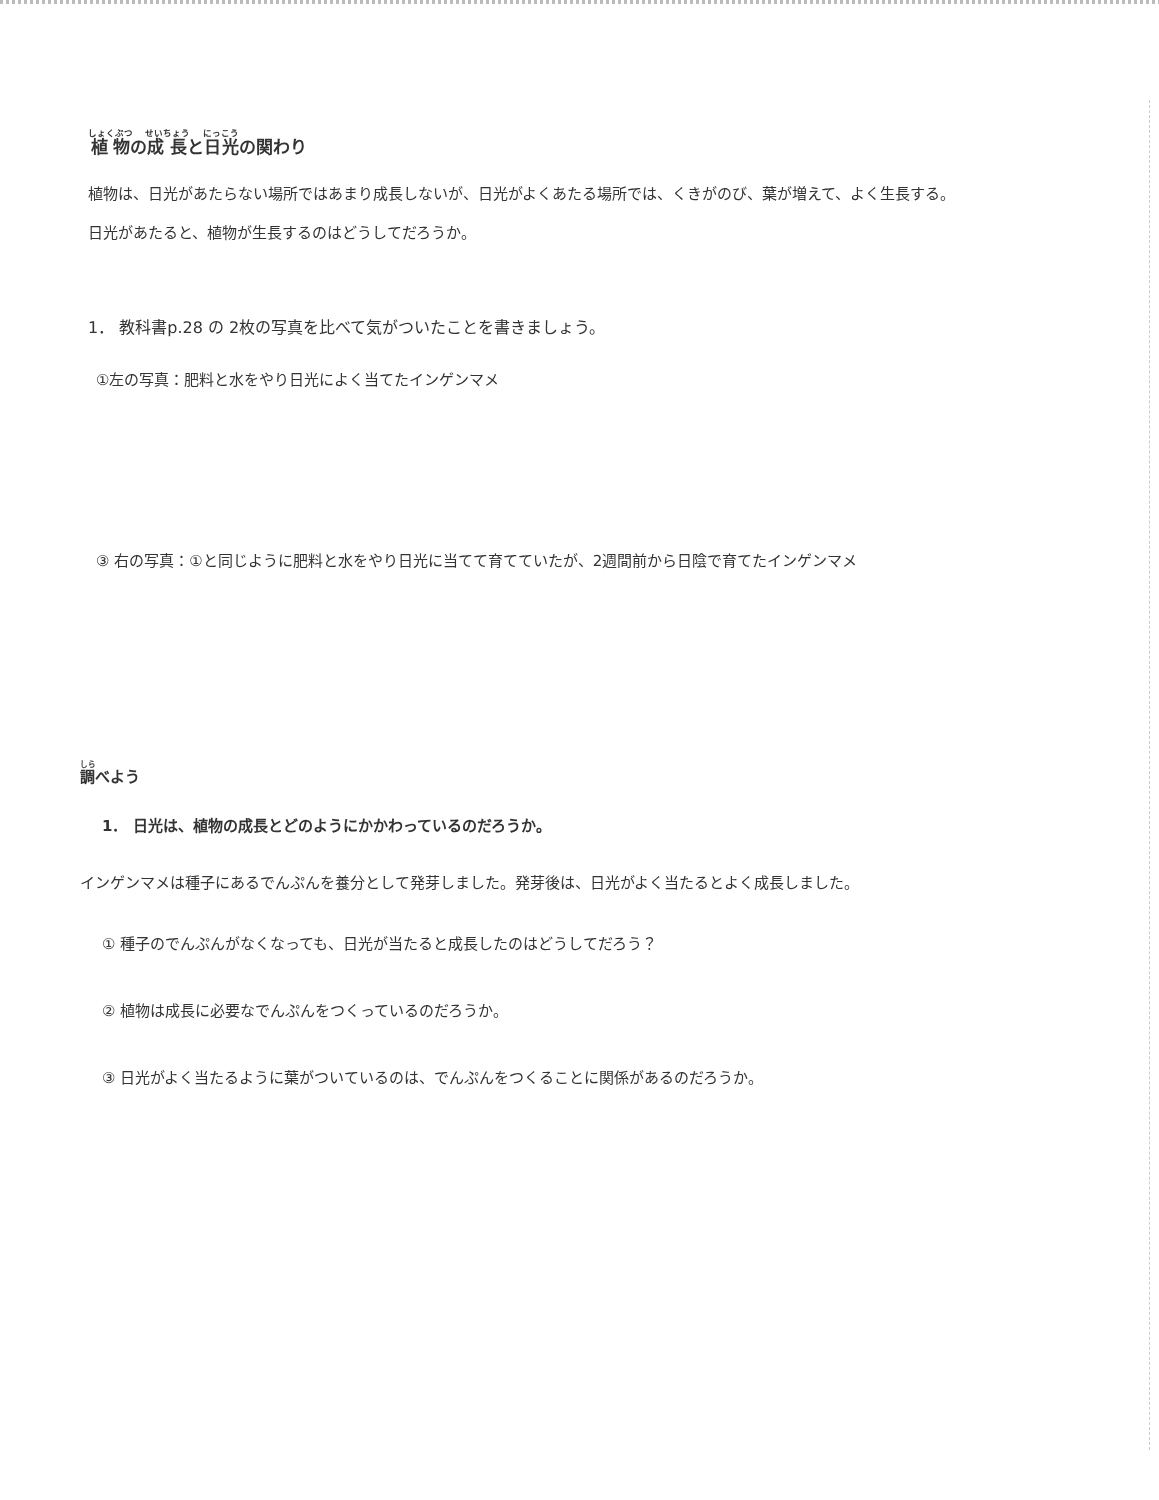植物の成長と日光の関わり
植物は、日光があたらない場所ではあまり成長しないが、日光がよくあたる場所では、くきがのび、葉が増えて、よく生長する。
日光があたると、植物が生長するのはどうしてだろうか。
1． 教科書p.28 の 2枚の写真を比べて気がついたことを書きましょう。
①左の写真：肥料と水をやり日光によく当てたインゲンマメ
③ 右の写真：①と同じように肥料と水をやり日光に当てて育てていたが、2週間前から日陰で育てたインゲンマメ
調べよう
1． 日光は、植物の成長とどのようにかかわっているのだろうか。
インゲンマメは種子にあるでんぷんを養分として発芽しました。発芽後は、日光がよく当たるとよく成長しました。
① 種子のでんぷんがなくなっても、日光が当たると成長したのはどうしてだろう？
② 植物は成長に必要なでんぷんをつくっているのだろうか。
③ 日光がよく当たるように葉がついているのは、でんぷんをつくることに関係があるのだろうか。